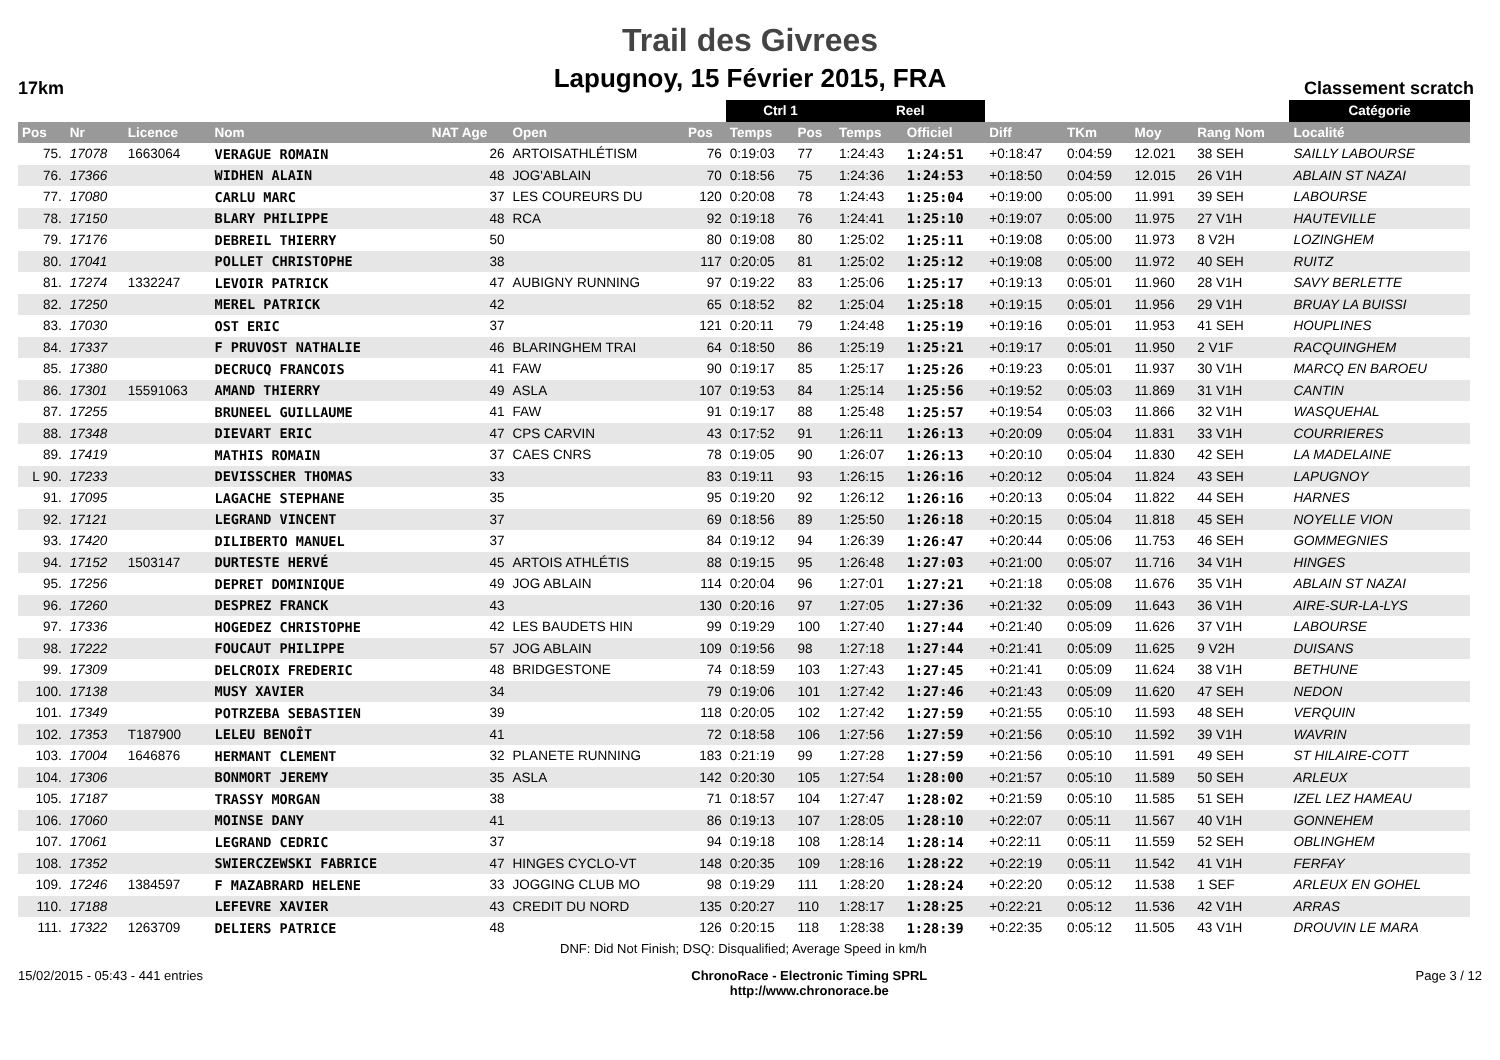17km
Trail des Givrees
Lapugnoy, 15 Février 2015, FRA
Classement scratch
| | | | | | | | Ctrl 1 | | Reel | | | | | | Catégorie | |
| --- | --- | --- | --- | --- | --- | --- | --- | --- | --- | --- | --- | --- | --- | --- | --- | --- |
| Pos | Nr | Licence | Nom | NAT Age | Open | Pos | Temps | Pos | Temps | Officiel | Diff | TKm | Moy | Rang Nom | Localité | |
| 75. | 17078 | 1663064 | VERAGUE ROMAIN | 26 | ARTOISATHLÉTISM | 76 | 0:19:03 | 77 | 1:24:43 | 1:24:51 | +0:18:47 | 0:04:59 | 12.021 | 38 SEH | SAILLY LABOURSE | |
| 76. | 17366 | | WIDHEN ALAIN | 48 | JOG'ABLAIN | 70 | 0:18:56 | 75 | 1:24:36 | 1:24:53 | +0:18:50 | 0:04:59 | 12.015 | 26 V1H | ABLAIN ST NAZAI | |
| 77. | 17080 | | CARLU MARC | 37 | LES COUREURS DU | 120 | 0:20:08 | 78 | 1:24:43 | 1:25:04 | +0:19:00 | 0:05:00 | 11.991 | 39 SEH | LABOURSE | |
| 78. | 17150 | | BLARY PHILIPPE | 48 | RCA | 92 | 0:19:18 | 76 | 1:24:41 | 1:25:10 | +0:19:07 | 0:05:00 | 11.975 | 27 V1H | HAUTEVILLE | |
| 79. | 17176 | | DEBREIL THIERRY | 50 | | 80 | 0:19:08 | 80 | 1:25:02 | 1:25:11 | +0:19:08 | 0:05:00 | 11.973 | 8 V2H | LOZINGHEM | |
| 80. | 17041 | | POLLET CHRISTOPHE | 38 | | 117 | 0:20:05 | 81 | 1:25:02 | 1:25:12 | +0:19:08 | 0:05:00 | 11.972 | 40 SEH | RUITZ | |
| 81. | 17274 | 1332247 | LEVOIR PATRICK | 47 | AUBIGNY RUNNING | 97 | 0:19:22 | 83 | 1:25:06 | 1:25:17 | +0:19:13 | 0:05:01 | 11.960 | 28 V1H | SAVY BERLETTE | |
| 82. | 17250 | | MEREL PATRICK | 42 | | 65 | 0:18:52 | 82 | 1:25:04 | 1:25:18 | +0:19:15 | 0:05:01 | 11.956 | 29 V1H | BRUAY LA BUISSI | |
| 83. | 17030 | | OST ERIC | 37 | | 121 | 0:20:11 | 79 | 1:24:48 | 1:25:19 | +0:19:16 | 0:05:01 | 11.953 | 41 SEH | HOUPLINES | |
| 84. | 17337 | | F PRUVOST NATHALIE | 46 | BLARINGHEM TRAI | 64 | 0:18:50 | 86 | 1:25:19 | 1:25:21 | +0:19:17 | 0:05:01 | 11.950 | 2 V1F | RACQUINGHEM | |
| 85. | 17380 | | DECRUCQ FRANCOIS | 41 | FAW | 90 | 0:19:17 | 85 | 1:25:17 | 1:25:26 | +0:19:23 | 0:05:01 | 11.937 | 30 V1H | MARCQ EN BAROEU | |
| 86. | 17301 | 15591063 | AMAND THIERRY | 49 | ASLA | 107 | 0:19:53 | 84 | 1:25:14 | 1:25:56 | +0:19:52 | 0:05:03 | 11.869 | 31 V1H | CANTIN | |
| 87. | 17255 | | BRUNEEL GUILLAUME | 41 | FAW | 91 | 0:19:17 | 88 | 1:25:48 | 1:25:57 | +0:19:54 | 0:05:03 | 11.866 | 32 V1H | WASQUEHAL | |
| 88. | 17348 | | DIEVART ERIC | 47 | CPS CARVIN | 43 | 0:17:52 | 91 | 1:26:11 | 1:26:13 | +0:20:09 | 0:05:04 | 11.831 | 33 V1H | COURRIERES | |
| 89. | 17419 | | MATHIS ROMAIN | 37 | CAES CNRS | 78 | 0:19:05 | 90 | 1:26:07 | 1:26:13 | +0:20:10 | 0:05:04 | 11.830 | 42 SEH | LA MADELAINE | |
| L 90. | 17233 | | DEVISSCHER THOMAS | 33 | | 83 | 0:19:11 | 93 | 1:26:15 | 1:26:16 | +0:20:12 | 0:05:04 | 11.824 | 43 SEH | LAPUGNOY | |
| 91. | 17095 | | LAGACHE STEPHANE | 35 | | 95 | 0:19:20 | 92 | 1:26:12 | 1:26:16 | +0:20:13 | 0:05:04 | 11.822 | 44 SEH | HARNES | |
| 92. | 17121 | | LEGRAND VINCENT | 37 | | 69 | 0:18:56 | 89 | 1:25:50 | 1:26:18 | +0:20:15 | 0:05:04 | 11.818 | 45 SEH | NOYELLE VION | |
| 93. | 17420 | | DILIBERTO MANUEL | 37 | | 84 | 0:19:12 | 94 | 1:26:39 | 1:26:47 | +0:20:44 | 0:05:06 | 11.753 | 46 SEH | GOMMEGNIES | |
| 94. | 17152 | 1503147 | DURTESTE HERVÉ | 45 | ARTOIS ATHLÉTIS | 88 | 0:19:15 | 95 | 1:26:48 | 1:27:03 | +0:21:00 | 0:05:07 | 11.716 | 34 V1H | HINGES | |
| 95. | 17256 | | DEPRET DOMINIQUE | 49 | JOG ABLAIN | 114 | 0:20:04 | 96 | 1:27:01 | 1:27:21 | +0:21:18 | 0:05:08 | 11.676 | 35 V1H | ABLAIN ST NAZAI | |
| 96. | 17260 | | DESPREZ FRANCK | 43 | | 130 | 0:20:16 | 97 | 1:27:05 | 1:27:36 | +0:21:32 | 0:05:09 | 11.643 | 36 V1H | AIRE-SUR-LA-LYS | |
| 97. | 17336 | | HOGEDEZ CHRISTOPHE | 42 | LES BAUDETS HIN | 99 | 0:19:29 | 100 | 1:27:40 | 1:27:44 | +0:21:40 | 0:05:09 | 11.626 | 37 V1H | LABOURSE | |
| 98. | 17222 | | FOUCAUT PHILIPPE | 57 | JOG ABLAIN | 109 | 0:19:56 | 98 | 1:27:18 | 1:27:44 | +0:21:41 | 0:05:09 | 11.625 | 9 V2H | DUISANS | |
| 99. | 17309 | | DELCROIX FREDERIC | 48 | BRIDGESTONE | 74 | 0:18:59 | 103 | 1:27:43 | 1:27:45 | +0:21:41 | 0:05:09 | 11.624 | 38 V1H | BETHUNE | |
| 100. | 17138 | | MUSY XAVIER | 34 | | 79 | 0:19:06 | 101 | 1:27:42 | 1:27:46 | +0:21:43 | 0:05:09 | 11.620 | 47 SEH | NEDON | |
| 101. | 17349 | | POTRZEBA SEBASTIEN | 39 | | 118 | 0:20:05 | 102 | 1:27:42 | 1:27:59 | +0:21:55 | 0:05:10 | 11.593 | 48 SEH | VERQUIN | |
| 102. | 17353 | T187900 | LELEU BENOÎT | 41 | | 72 | 0:18:58 | 106 | 1:27:56 | 1:27:59 | +0:21:56 | 0:05:10 | 11.592 | 39 V1H | WAVRIN | |
| 103. | 17004 | 1646876 | HERMANT CLEMENT | 32 | PLANETE RUNNING | 183 | 0:21:19 | 99 | 1:27:28 | 1:27:59 | +0:21:56 | 0:05:10 | 11.591 | 49 SEH | ST HILAIRE-COTT | |
| 104. | 17306 | | BONMORT JEREMY | 35 | ASLA | 142 | 0:20:30 | 105 | 1:27:54 | 1:28:00 | +0:21:57 | 0:05:10 | 11.589 | 50 SEH | ARLEUX | |
| 105. | 17187 | | TRASSY MORGAN | 38 | | 71 | 0:18:57 | 104 | 1:27:47 | 1:28:02 | +0:21:59 | 0:05:10 | 11.585 | 51 SEH | IZEL LEZ HAMEAU | |
| 106. | 17060 | | MOINSE DANY | 41 | | 86 | 0:19:13 | 107 | 1:28:05 | 1:28:10 | +0:22:07 | 0:05:11 | 11.567 | 40 V1H | GONNEHEM | |
| 107. | 17061 | | LEGRAND CEDRIC | 37 | | 94 | 0:19:18 | 108 | 1:28:14 | 1:28:14 | +0:22:11 | 0:05:11 | 11.559 | 52 SEH | OBLINGHEM | |
| 108. | 17352 | | SWIERCZEWSKI FABRICE | 47 | HINGES CYCLO-VT | 148 | 0:20:35 | 109 | 1:28:16 | 1:28:22 | +0:22:19 | 0:05:11 | 11.542 | 41 V1H | FERFAY | |
| 109. | 17246 | 1384597 | F MAZABRARD HELENE | 33 | JOGGING CLUB MO | 98 | 0:19:29 | 111 | 1:28:20 | 1:28:24 | +0:22:20 | 0:05:12 | 11.538 | 1 SEF | ARLEUX EN GOHEL | |
| 110. | 17188 | | LEFEVRE XAVIER | 43 | CREDIT DU NORD | 135 | 0:20:27 | 110 | 1:28:17 | 1:28:25 | +0:22:21 | 0:05:12 | 11.536 | 42 V1H | ARRAS | |
| 111. | 17322 | 1263709 | DELIERS PATRICE | 48 | | 126 | 0:20:15 | 118 | 1:28:38 | 1:28:39 | +0:22:35 | 0:05:12 | 11.505 | 43 V1H | DROUVIN LE MARA | |
DNF: Did Not Finish; DSQ: Disqualified; Average Speed in km/h
15/02/2015 - 05:43 - 441 entries ChronoRace - Electronic Timing SPRL
http://www.chronorace.be Page 3 / 12